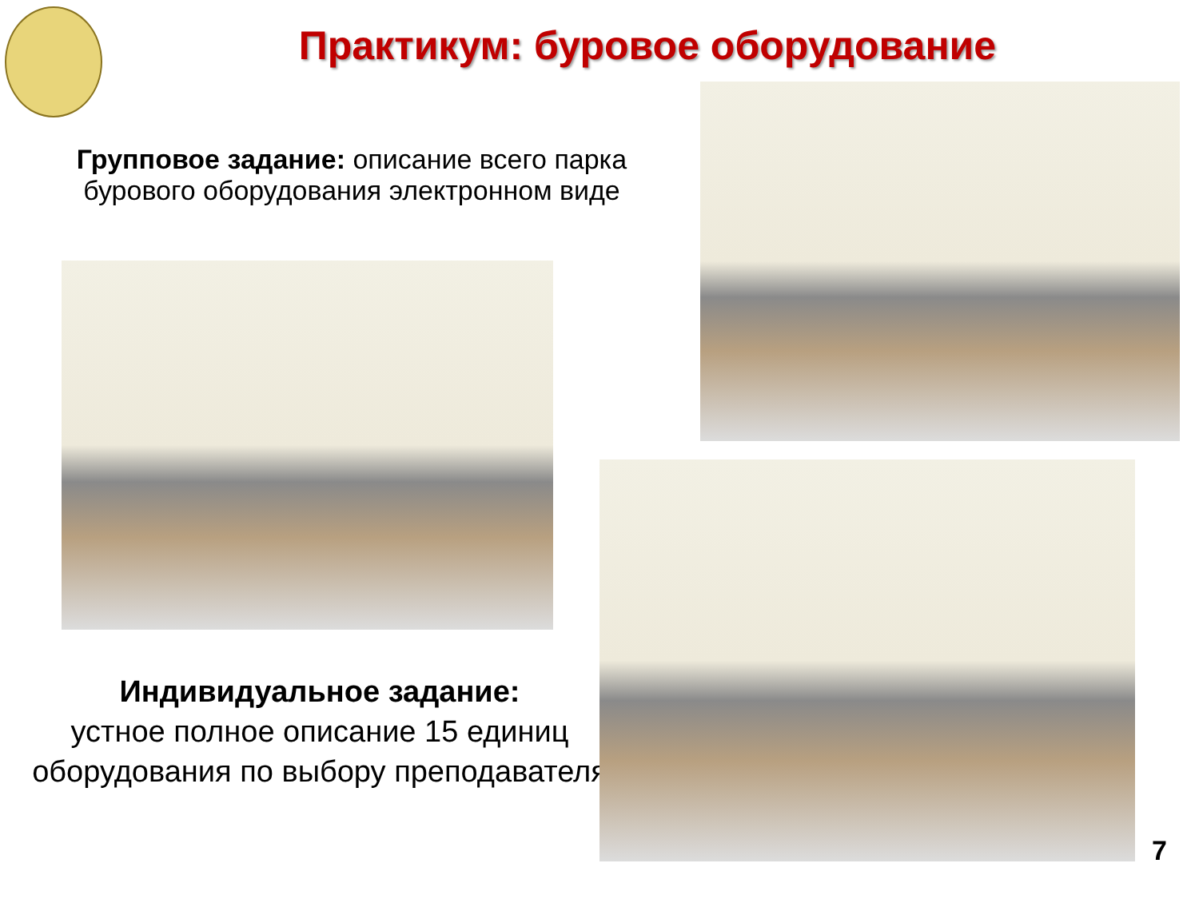Практикум: буровое оборудование
Групповое задание: описание всего парка бурового оборудования электронном виде
Индивидуальное задание:
устное полное описание 15 единиц оборудования по выбору преподавателя
7